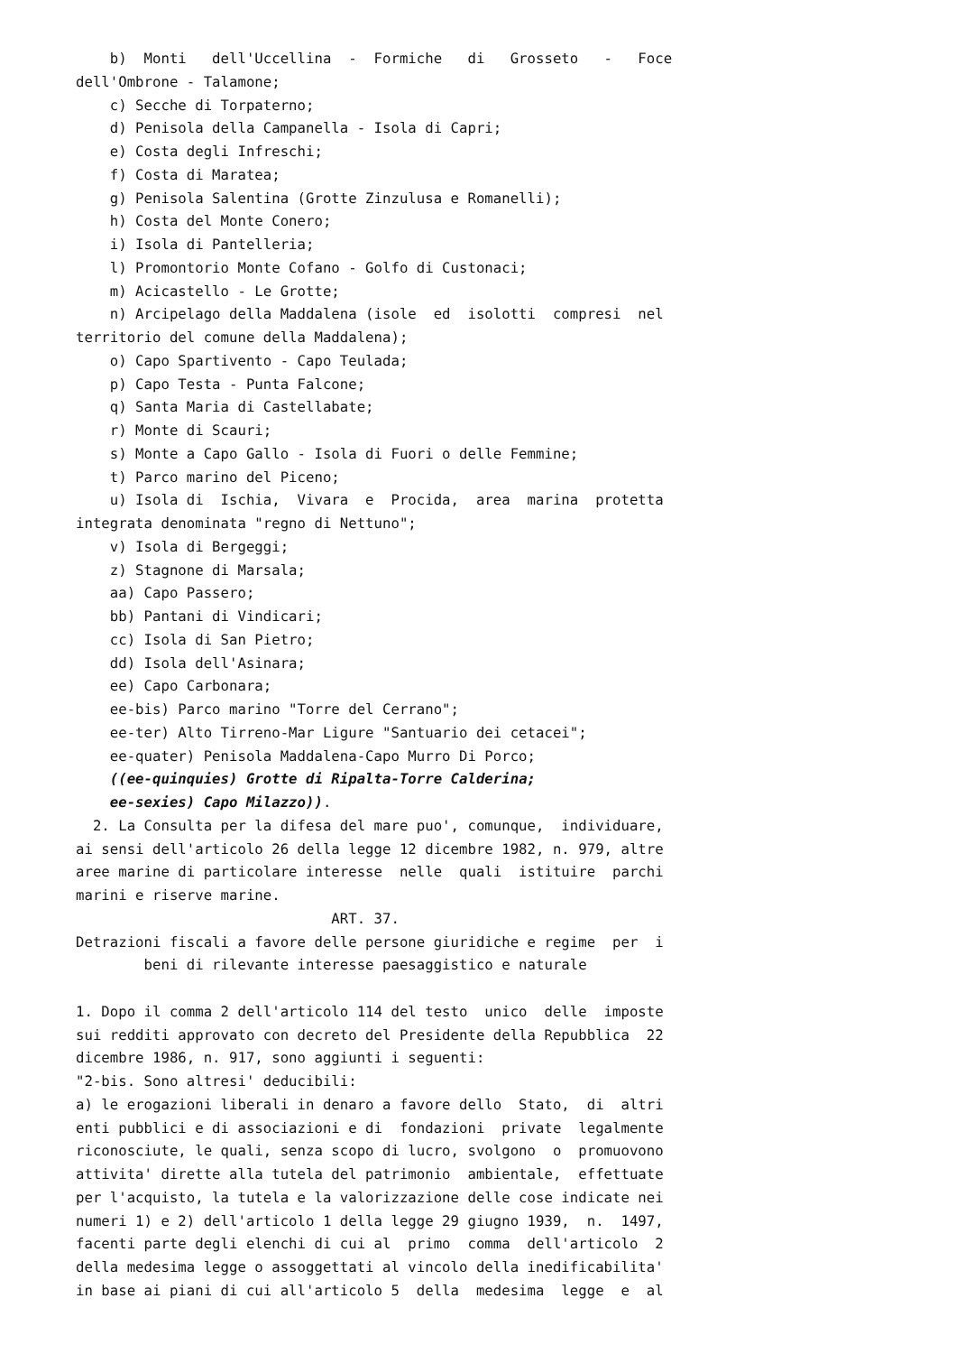b)  Monti   dell'Uccellina  -  Formiche   di   Grosseto   -   Foce
dell'Ombrone - Talamone;
    c) Secche di Torpaterno;
    d) Penisola della Campanella - Isola di Capri;
    e) Costa degli Infreschi;
    f) Costa di Maratea;
    g) Penisola Salentina (Grotte Zinzulusa e Romanelli);
    h) Costa del Monte Conero;
    i) Isola di Pantelleria;
    l) Promontorio Monte Cofano - Golfo di Custonaci;
    m) Acicastello - Le Grotte;
    n) Arcipelago della Maddalena (isole  ed  isolotti  compresi  nel
territorio del comune della Maddalena);
    o) Capo Spartivento - Capo Teulada;
    p) Capo Testa - Punta Falcone;
    q) Santa Maria di Castellabate;
    r) Monte di Scauri;
    s) Monte a Capo Gallo - Isola di Fuori o delle Femmine;
    t) Parco marino del Piceno;
    u) Isola di  Ischia,  Vivara  e  Procida,  area  marina  protetta
integrata denominata "regno di Nettuno";
    v) Isola di Bergeggi;
    z) Stagnone di Marsala;
    aa) Capo Passero;
    bb) Pantani di Vindicari;
    cc) Isola di San Pietro;
    dd) Isola dell'Asinara;
    ee) Capo Carbonara;
    ee-bis) Parco marino "Torre del Cerrano";
    ee-ter) Alto Tirreno-Mar Ligure "Santuario dei cetacei";
    ee-quater) Penisola Maddalena-Capo Murro Di Porco;
    ((ee-quinquies) Grotte di Ripalta-Torre Calderina;
    ee-sexies) Capo Milazzo)).
  2. La Consulta per la difesa del mare puo', comunque,  individuare,
ai sensi dell'articolo 26 della legge 12 dicembre 1982, n. 979, altre
aree marine di particolare interesse  nelle  quali  istituire  parchi
marini e riserve marine.
                              ART. 37.
Detrazioni fiscali a favore delle persone giuridiche e regime  per  i
        beni di rilevante interesse paesaggistico e naturale

1. Dopo il comma 2 dell'articolo 114 del testo  unico  delle  imposte
sui redditi approvato con decreto del Presidente della Repubblica  22
dicembre 1986, n. 917, sono aggiunti i seguenti:
"2-bis. Sono altresi' deducibili:
a) le erogazioni liberali in denaro a favore dello  Stato,  di  altri
enti pubblici e di associazioni e di  fondazioni  private  legalmente
riconosciute, le quali, senza scopo di lucro, svolgono  o  promuovono
attivita' dirette alla tutela del patrimonio  ambientale,  effettuate
per l'acquisto, la tutela e la valorizzazione delle cose indicate nei
numeri 1) e 2) dell'articolo 1 della legge 29 giugno 1939,  n.  1497,
facenti parte degli elenchi di cui al  primo  comma  dell'articolo  2
della medesima legge o assoggettati al vincolo della inedificabilita'
in base ai piani di cui all'articolo 5  della  medesima  legge  e  al